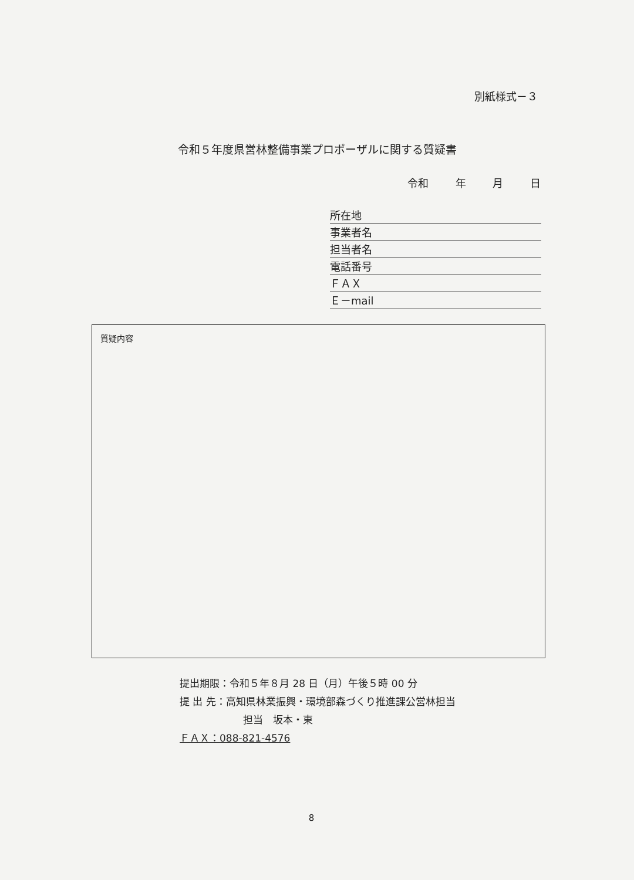別紙様式－３
令和５年度県営林整備事業プロポーザルに関する質疑書
令和 年 月 日
所在地
事業者名
担当者名
電話番号
ＦＡＸ
Ｅ－mail
質疑内容
提出期限：令和５年８月 28 日（月）午後５時 00 分
提 出 先：高知県林業振興・環境部森づくり推進課公営林担当
担当　坂本・東
ＦＡＸ：088-821-4576
8